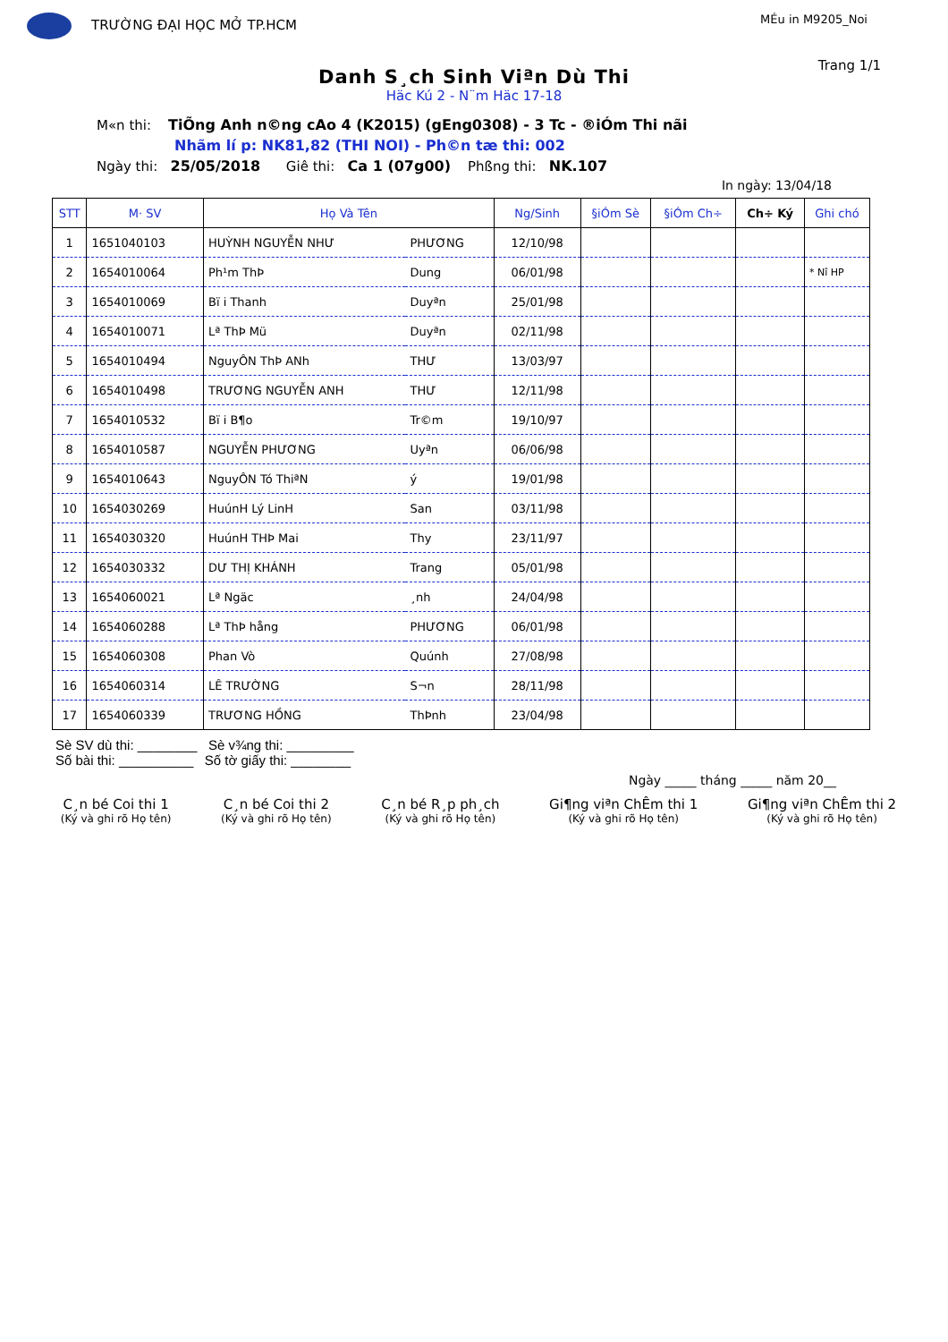TRƯỜNG ĐẠI HỌC MỞ TP.HCM
MÉu in M9205_Noi
Trang 1/1
Danh S¸ch Sinh Viªn Dù Thi
Häc Kú 2 - N¨m Häc 17-18
M«n thi: TiÕng Anh n©ng cAo 4 (K2015) (gEng0308) - 3 Tc - ®iÓm Thi nãi
Nhãm lí p: NK81,82 (THI NOI) - Ph©n tæ thi: 002
Ngày thi: 25/05/2018 Giê thi: Ca 1 (07g00) Phßng thi: NK.107
In ngày: 13/04/18
| STT | M· SV | Họ Và Tên | | Ng/Sinh | §iÓm Sè | §iÓm Ch÷ | Ch÷ Ký | Ghi chó |
| --- | --- | --- | --- | --- | --- | --- | --- | --- |
| 1 | 1651040103 | HUỲNH NGUYỄN NHƯ | PHƯƠNG | 12/10/98 | | | | |
| 2 | 1654010064 | Ph¹m ThÞ | Dung | 06/01/98 | | | | * Nî HP |
| 3 | 1654010069 | Bï i Thanh | Duyªn | 25/01/98 | | | | |
| 4 | 1654010071 | Lª ThÞ Mü | Duyªn | 02/11/98 | | | | |
| 5 | 1654010494 | NguyÔN ThÞ ANh | THƯ | 13/03/97 | | | | |
| 6 | 1654010498 | TRƯƠNG NGUYỄN ANH | THƯ | 12/11/98 | | | | |
| 7 | 1654010532 | Bï i B¶o | Tr©m | 19/10/97 | | | | |
| 8 | 1654010587 | NGUYỄN PHƯƠNG | Uyªn | 06/06/98 | | | | |
| 9 | 1654010643 | NguyÔN Tó ThiªN | ý | 19/01/98 | | | | |
| 10 | 1654030269 | HuúnH Lý LinH | San | 03/11/98 | | | | |
| 11 | 1654030320 | HuúnH THÞ Mai | Thy | 23/11/97 | | | | |
| 12 | 1654030332 | DƯ THỊ KHÁNH | Trang | 05/01/98 | | | | |
| 13 | 1654060021 | Lª Ngäc | ¸nh | 24/04/98 | | | | |
| 14 | 1654060288 | Lª ThÞ hång | PHƯƠNG | 06/01/98 | | | | |
| 15 | 1654060308 | Phan Vò | Quúnh | 27/08/98 | | | | |
| 16 | 1654060314 | LÊ TRƯỜNG | S¬n | 28/11/98 | | | | |
| 17 | 1654060339 | TRƯƠNG HỒNG | ThÞnh | 23/04/98 | | | | |
Sè SV dù thi: ________ Sè v¾ng thi: _________
Số bài thi: __________ Số tờ giấy thi: ________
Ngày _____ tháng _____ năm 20__
C¸n bé Coi thi 1
(Ký và ghi rõ Họ tên)
C¸n bé Coi thi 2
(Ký và ghi rõ Họ tên)
C¸n bé R¸p ph¸ch
(Ký và ghi rõ Họ tên)
Gi¶ng viªn ChÊm thi 1
(Ký và ghi rõ Họ tên)
Gi¶ng viªn ChÊm thi 2
(Ký và ghi rõ Họ tên)